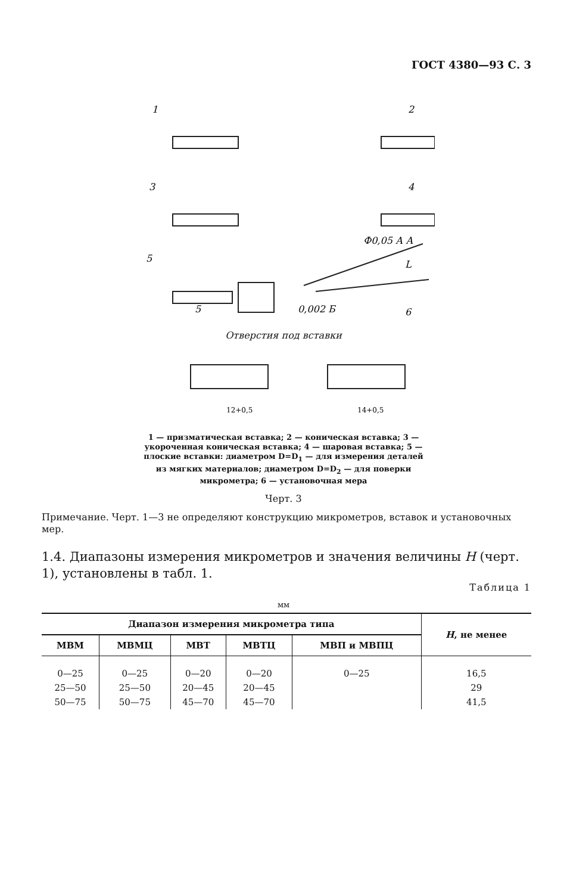ГОСТ 4380—93 С. 3
1
2
3
4
5
6
5
0,002 Б
Ф0,05 А А
L
Отверстия под вставки
12+0,5
14+0,5
1 — призматическая вставка; 2 — коническая вставка; 3 — укороченная коническая вставка; 4 — шаровая вставка; 5 — плоские вставки: диаметром D=D<sub>1</sub> — для измерения деталей из мягких материалов; диаметром D=D<sub>2</sub> — для поверки микрометра; 6 — установочная мера
Черт. 3
Примечание. Черт. 1—3 не определяют конструкцию микрометров, вставок и установочных мер.
1.4. Диапазоны измерения микрометров и значения величины H (черт. 1), установлены в табл. 1.
Таблица 1
мм
| Диапазон измерения микрометра типа | | | | | H , не менее |
| --- | --- | --- | --- | --- | --- |
| МВМ | МВМЦ | МВТ | МВТЦ | МВП и МВПЦ | |
| 0—25 | 0—25 | 0—20 | 0—20 | 0—25 | 16,5 |
| 25—50 | 25—50 | 20—45 | 20—45 | | 29 |
| 50—75 | 50—75 | 45—70 | 45—70 | | 41,5 |